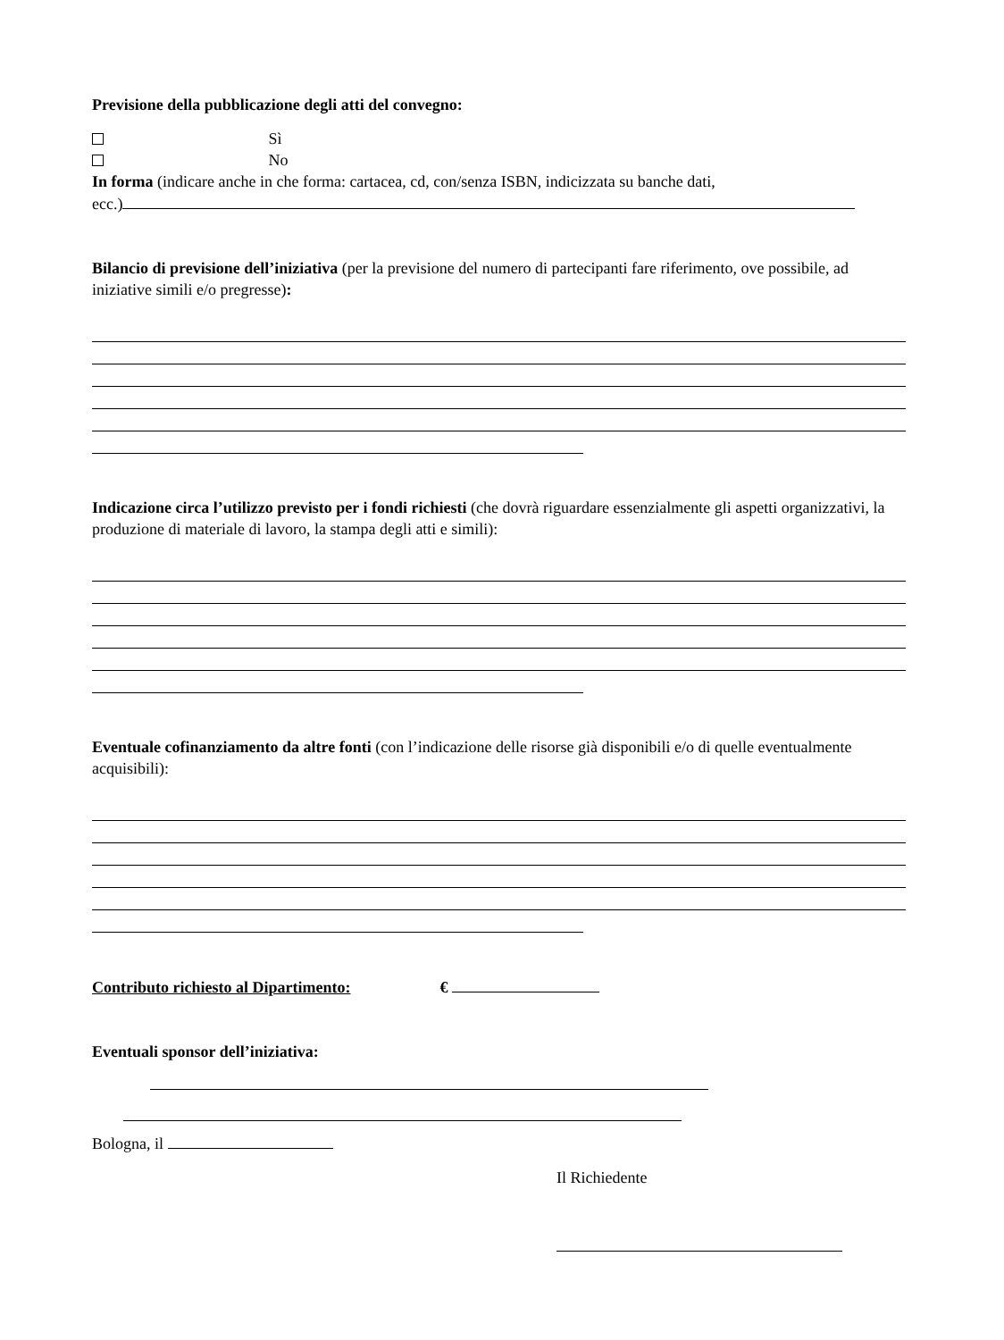Previsione della pubblicazione degli atti del convegno:
Sì
No
In forma (indicare anche in che forma: cartacea, cd, con/senza ISBN, indicizzata su banche dati,
ecc.)
Bilancio di previsione dell’iniziativa (per la previsione del numero di partecipanti fare riferimento, ove possibile, ad iniziative simili e/o pregresse):
Indicazione circa l’utilizzo previsto per i fondi richiesti (che dovrà riguardare essenzialmente gli aspetti organizzativi, la produzione di materiale di lavoro, la stampa degli atti e simili):
Eventuale cofinanziamento da altre fonti (con l’indicazione delle risorse già disponibili e/o di quelle eventualmente acquisibili):
Contributo richiesto al Dipartimento: €
Eventuali sponsor dell’iniziativa:
Bologna, il
Il Richiedente